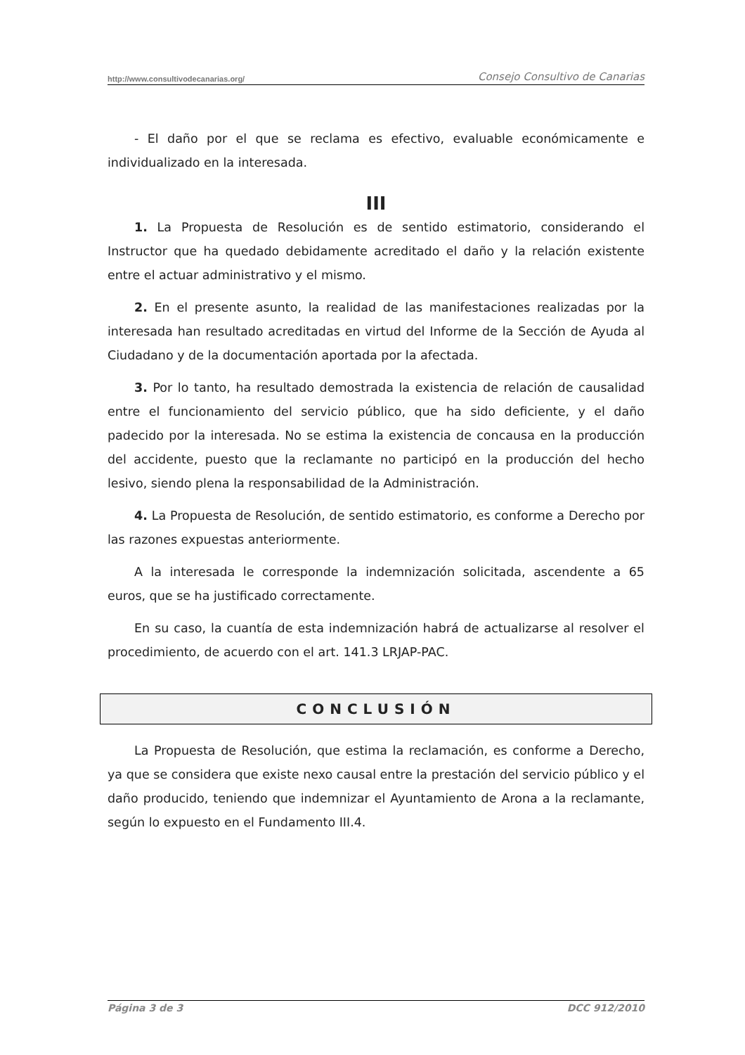http://www.consultivodecanarias.org/ Consejo Consultivo de Canarias
- El daño por el que se reclama es efectivo, evaluable económicamente e individualizado en la interesada.
III
1. La Propuesta de Resolución es de sentido estimatorio, considerando el Instructor que ha quedado debidamente acreditado el daño y la relación existente entre el actuar administrativo y el mismo.
2. En el presente asunto, la realidad de las manifestaciones realizadas por la interesada han resultado acreditadas en virtud del Informe de la Sección de Ayuda al Ciudadano y de la documentación aportada por la afectada.
3. Por lo tanto, ha resultado demostrada la existencia de relación de causalidad entre el funcionamiento del servicio público, que ha sido deficiente, y el daño padecido por la interesada. No se estima la existencia de concausa en la producción del accidente, puesto que la reclamante no participó en la producción del hecho lesivo, siendo plena la responsabilidad de la Administración.
4. La Propuesta de Resolución, de sentido estimatorio, es conforme a Derecho por las razones expuestas anteriormente.
A la interesada le corresponde la indemnización solicitada, ascendente a 65 euros, que se ha justificado correctamente.
En su caso, la cuantía de esta indemnización habrá de actualizarse al resolver el procedimiento, de acuerdo con el art. 141.3 LRJAP-PAC.
CONCLUSIÓN
La Propuesta de Resolución, que estima la reclamación, es conforme a Derecho, ya que se considera que existe nexo causal entre la prestación del servicio público y el daño producido, teniendo que indemnizar el Ayuntamiento de Arona a la reclamante, según lo expuesto en el Fundamento III.4.
Página 3 de 3 DCC 912/2010